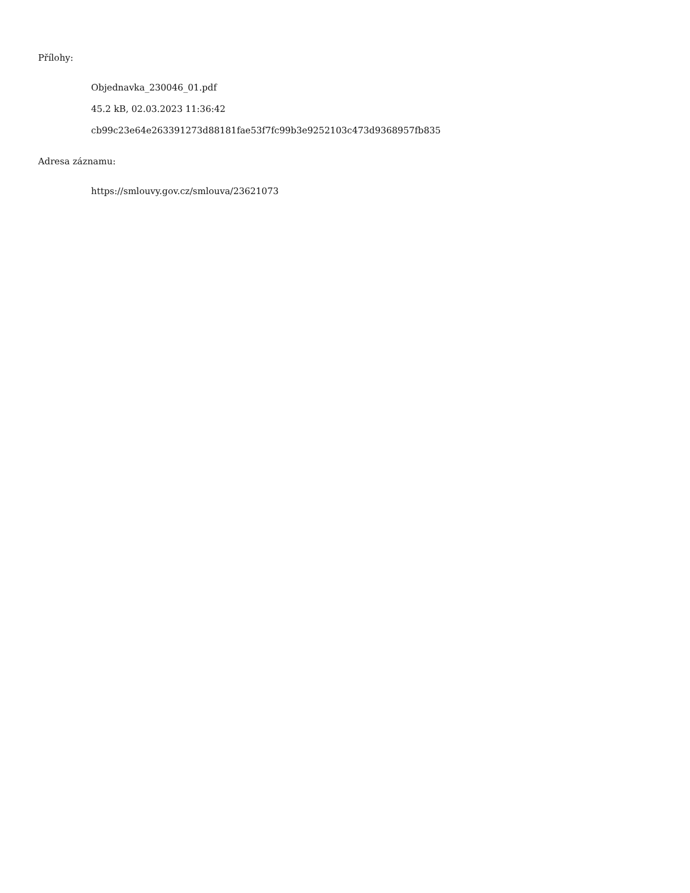Přílohy:
Objednavka_230046_01.pdf
45.2 kB, 02.03.2023 11:36:42
cb99c23e64e263391273d88181fae53f7fc99b3e9252103c473d9368957fb835
Adresa záznamu:
https://smlouvy.gov.cz/smlouva/23621073